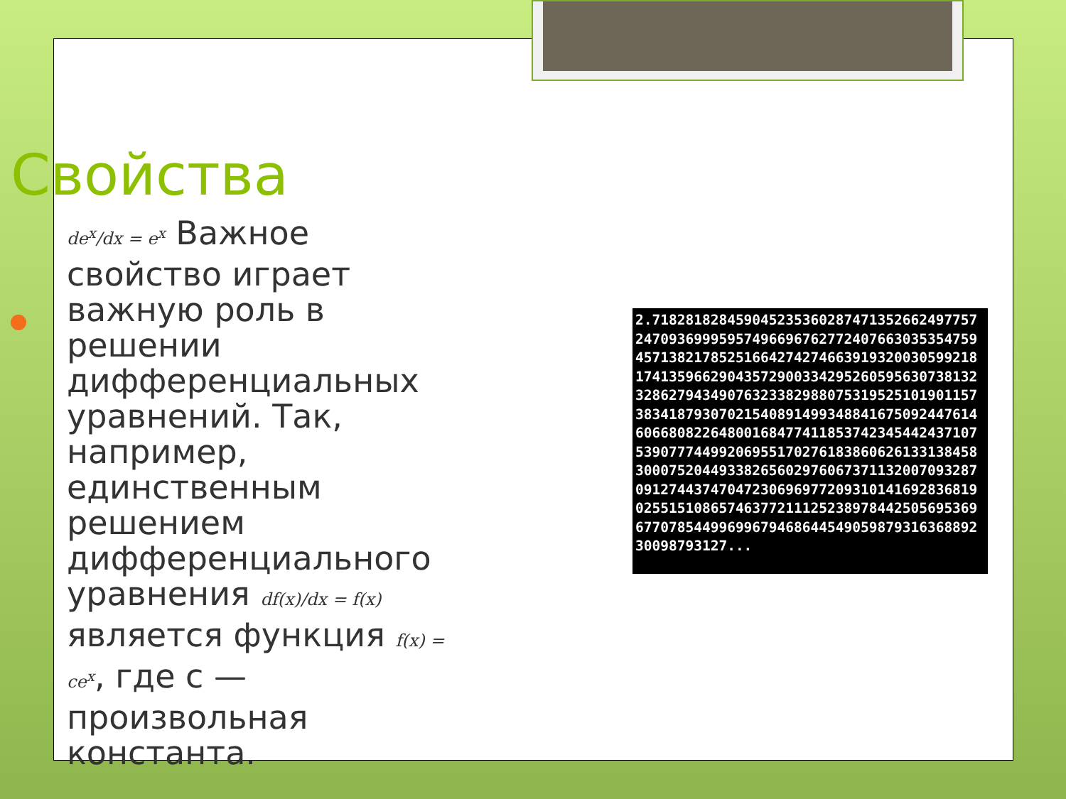Свойства
de<sup>x</sup>/dx = e<sup>x</sup> Важное свойство играет важную роль в решении дифференциальных уравнений. Так, например, единственным решением дифференциального уравнения df(x)/dx = f(x) является функция f(x) = ce<sup>x</sup>, где c — произвольная константа.
2.718281828459045235360287471352662497757247093699959574966967627724076630353547594571382178525166427427466391932003059921817413596629043572900334295260595630738132328627943490763233829880753195251019011573834187930702154089149934884167509244761460668082264800168477411853742345442437107539077744992069551702761838606261331384583000752044933826560297606737113200709328709127443747047230696977209310141692836819025515108657463772111252389784425056953696770785449969967946864454905987931636889230098793127...